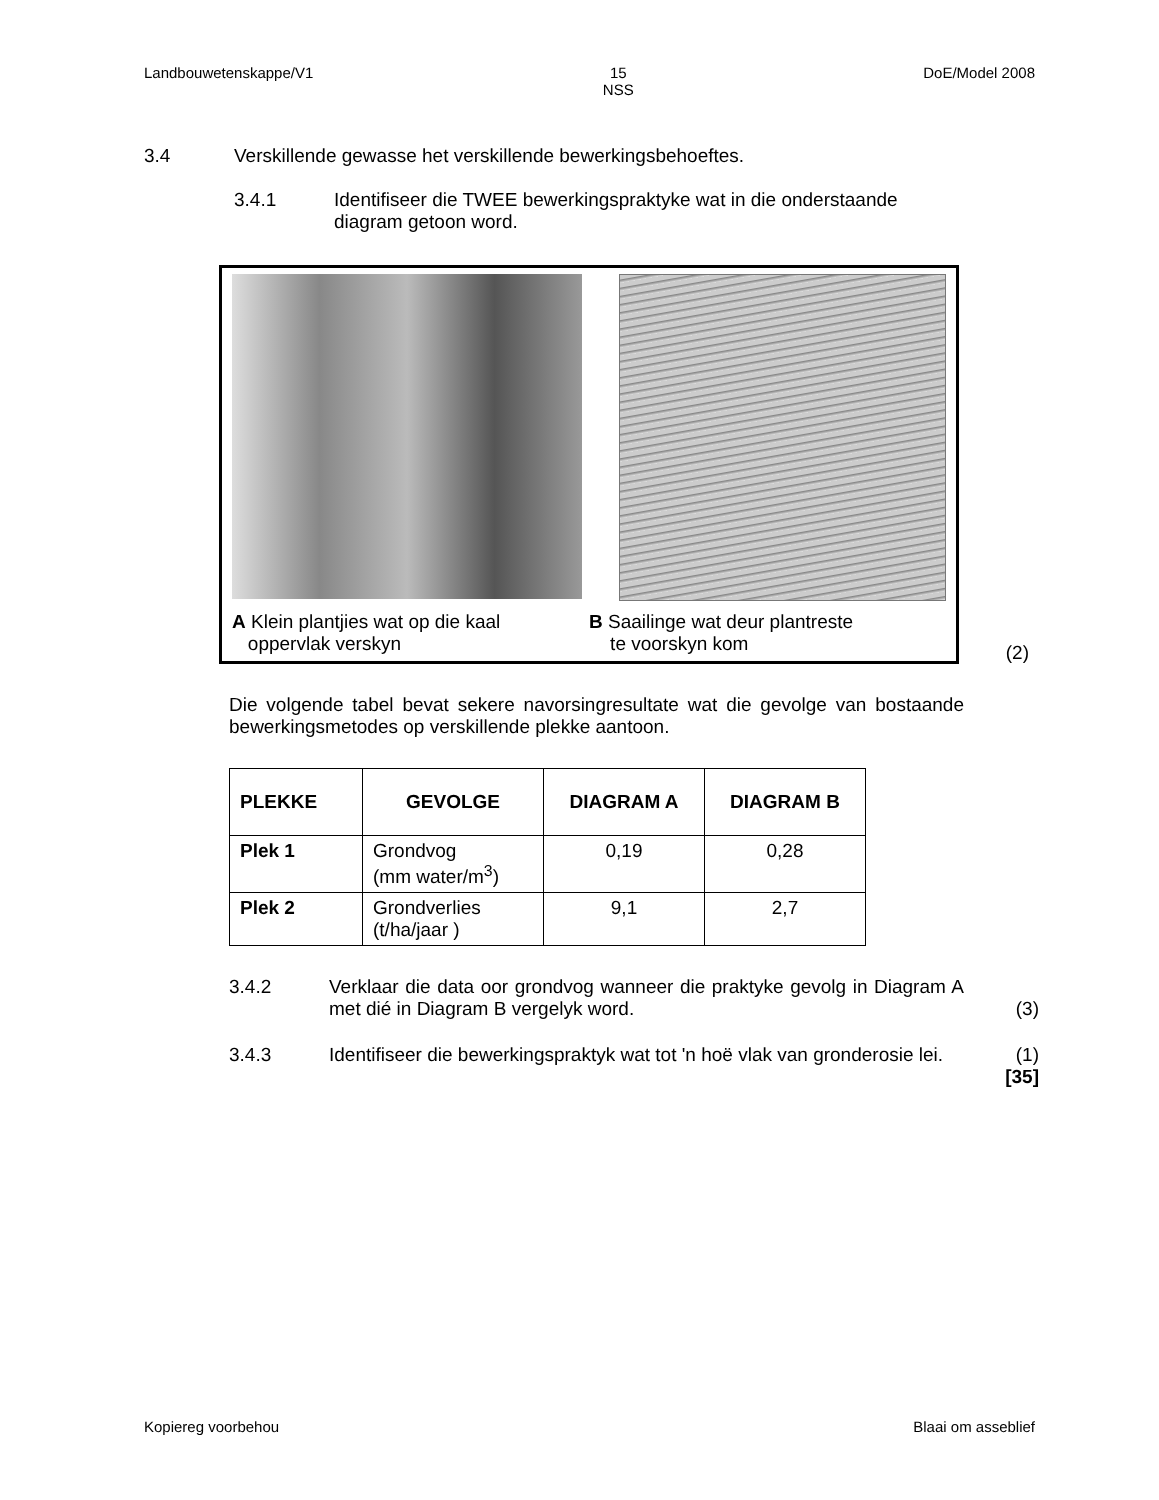Landbouwetenskappe/V1 15
NSS DoE/Model 2008
3.4 Verskillende gewasse het verskillende bewerkingsbehoeftes.
3.4.1 Identifiseer die TWEE bewerkingspraktyke wat in die onderstaande diagram getoon word.
A Klein plantjies wat op die kaal
oppervlak verskyn
B Saailinge wat deur plantreste
te voorskyn kom
(2)
Die volgende tabel bevat sekere navorsingresultate wat die gevolge van bostaande bewerkingsmetodes op verskillende plekke aantoon.
| PLEKKE | GEVOLGE | DIAGRAM A | DIAGRAM B |
| --- | --- | --- | --- |
| Plek 1 | Grondvog (mm water/m<sup>3</sup>) | 0,19 | 0,28 |
| Plek 2 | Grondverlies (t/ha/jaar ) | 9,1 | 2,7 |
3.4.2 Verklaar die data oor grondvog wanneer die praktyke gevolg in Diagram A met dié in Diagram B vergelyk word.
(3)
3.4.3 Identifiseer die bewerkingspraktyk wat tot 'n hoë vlak van gronderosie lei.
(1)
[35]
Kopiereg voorbehou Blaai om asseblief